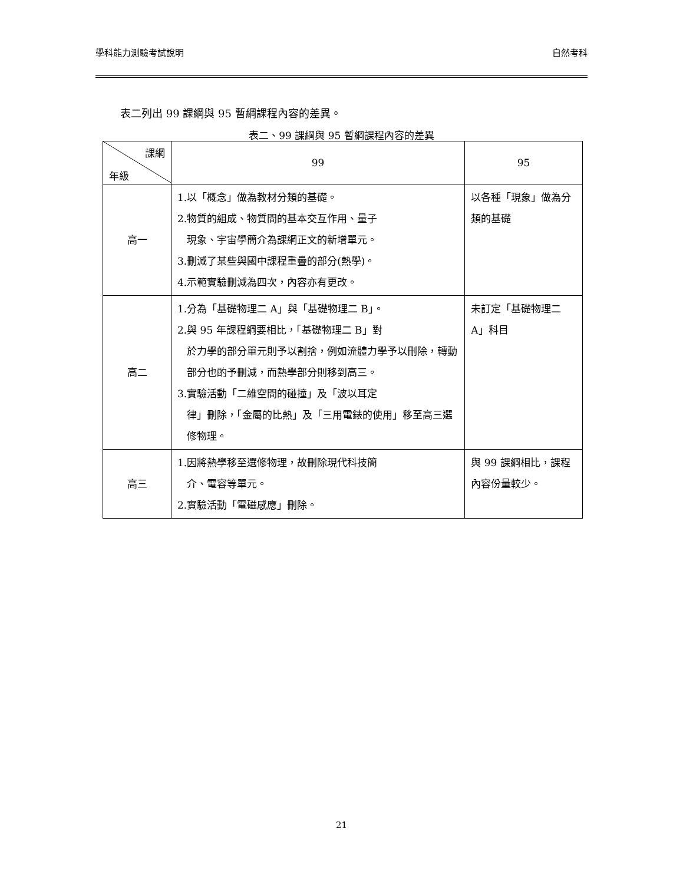學科能力測驗考試說明 自然考科
表二列出 99 課綱與 95 暫綱課程內容的差異。
表二、99 課綱與 95 暫綱課程內容的差異
| 課綱 年級 | 99 | 95 |
| --- | --- | --- |
| 高一 | 1.以「概念」做為教材分類的基礎。 2.物質的組成、物質間的基本交互作用、量子 現象、宇宙學簡介為課綱正文的新增單元。 3.刪減了某些與國中課程重疊的部分(熱學)。 4.示範實驗刪減為四次，內容亦有更改。 | 以各種「現象」做為分類的基礎 |
| 高二 | 1.分為「基礎物理二 A」與「基礎物理二 B」。 2.與 95 年課程綱要相比，「基礎物理二 B」對 於力學的部分單元則予以割捨，例如流體力學予以刪除，轉動部分也酌予刪減，而熱學部分則移到高三。 3.實驗活動「二維空間的碰撞」及「波以耳定 律」刪除，「金屬的比熱」及「三用電錶的使用」移至高三選修物理。 | 未訂定「基礎物理二 A」科目 |
| 高三 | 1.因將熱學移至選修物理，故刪除現代科技簡 介、電容等單元。 2.實驗活動「電磁感應」刪除。 | 與 99 課綱相比，課程內容份量較少。 |
21